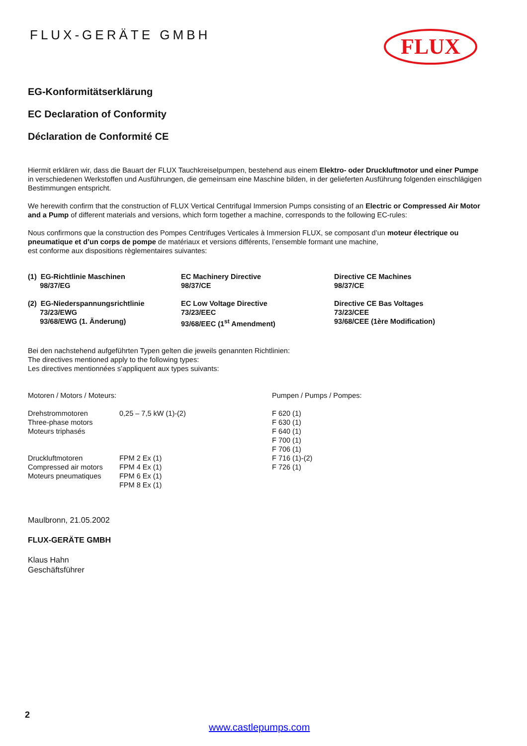FLUX-GERÄTE GMBH
FLUX
EG-Konformitätserklärung
EC Declaration of Conformity
Déclaration de Conformité CE
Hiermit erklären wir, dass die Bauart der FLUX Tauchkreiselpumpen, bestehend aus einem Elektro- oder Druckluftmotor und einer Pumpe in verschiedenen Werkstoffen und Ausführungen, die gemeinsam eine Maschine bilden, in der gelieferten Ausführung folgenden einschlägigen Bestimmungen entspricht.
We herewith confirm that the construction of FLUX Vertical Centrifugal Immersion Pumps consisting of an Electric or Compressed Air Motor and a Pump of different materials and versions, which form together a machine, corresponds to the following EC-rules:
Nous confirmons que la construction des Pompes Centrifuges Verticales à Immersion FLUX, se composant d’un moteur électrique ou pneumatique et d’un corps de pompe de matériaux et versions différents, l’ensemble formant une machine,
est conforme aux dispositions règlementaires suivantes:
| (1) EG-Richtlinie Maschinen 98/37/EG | EC Machinery Directive 98/37/CE | Directive CE Machines 98/37/CE |
| (2) EG-Niederspannungsrichtlinie 73/23/EWG 93/68/EWG (1. Änderung) | EC Low Voltage Directive 73/23/EEC 93/68/EEC (1<sup>st</sup> Amendment) | Directive CE Bas Voltages 73/23/CEE 93/68/CEE (1ère Modification) |
Bei den nachstehend aufgeführten Typen gelten die jeweils genannten Richtlinien:
The directives mentioned apply to the following types:
Les directives mentionnées s’appliquent aux types suivants:
| Motoren / Motors / Moteurs: | | Pumpen / Pumps / Pompes: |
| Drehstrommotoren Three-phase motors Moteurs triphasés Druckluftmotoren Compressed air motors Moteurs pneumatiques | 0,25 – 7,5 kW (1)-(2) FPM 2 Ex (1) FPM 4 Ex (1) FPM 6 Ex (1) FPM 8 Ex (1) | F 620 (1) F 630 (1) F 640 (1) F 700 (1) F 706 (1) F 716 (1)-(2) F 726 (1) |
Maulbronn, 21.05.2002
FLUX-GERÄTE GMBH
Klaus Hahn
Geschäftsführer
2
www.castlepumps.com